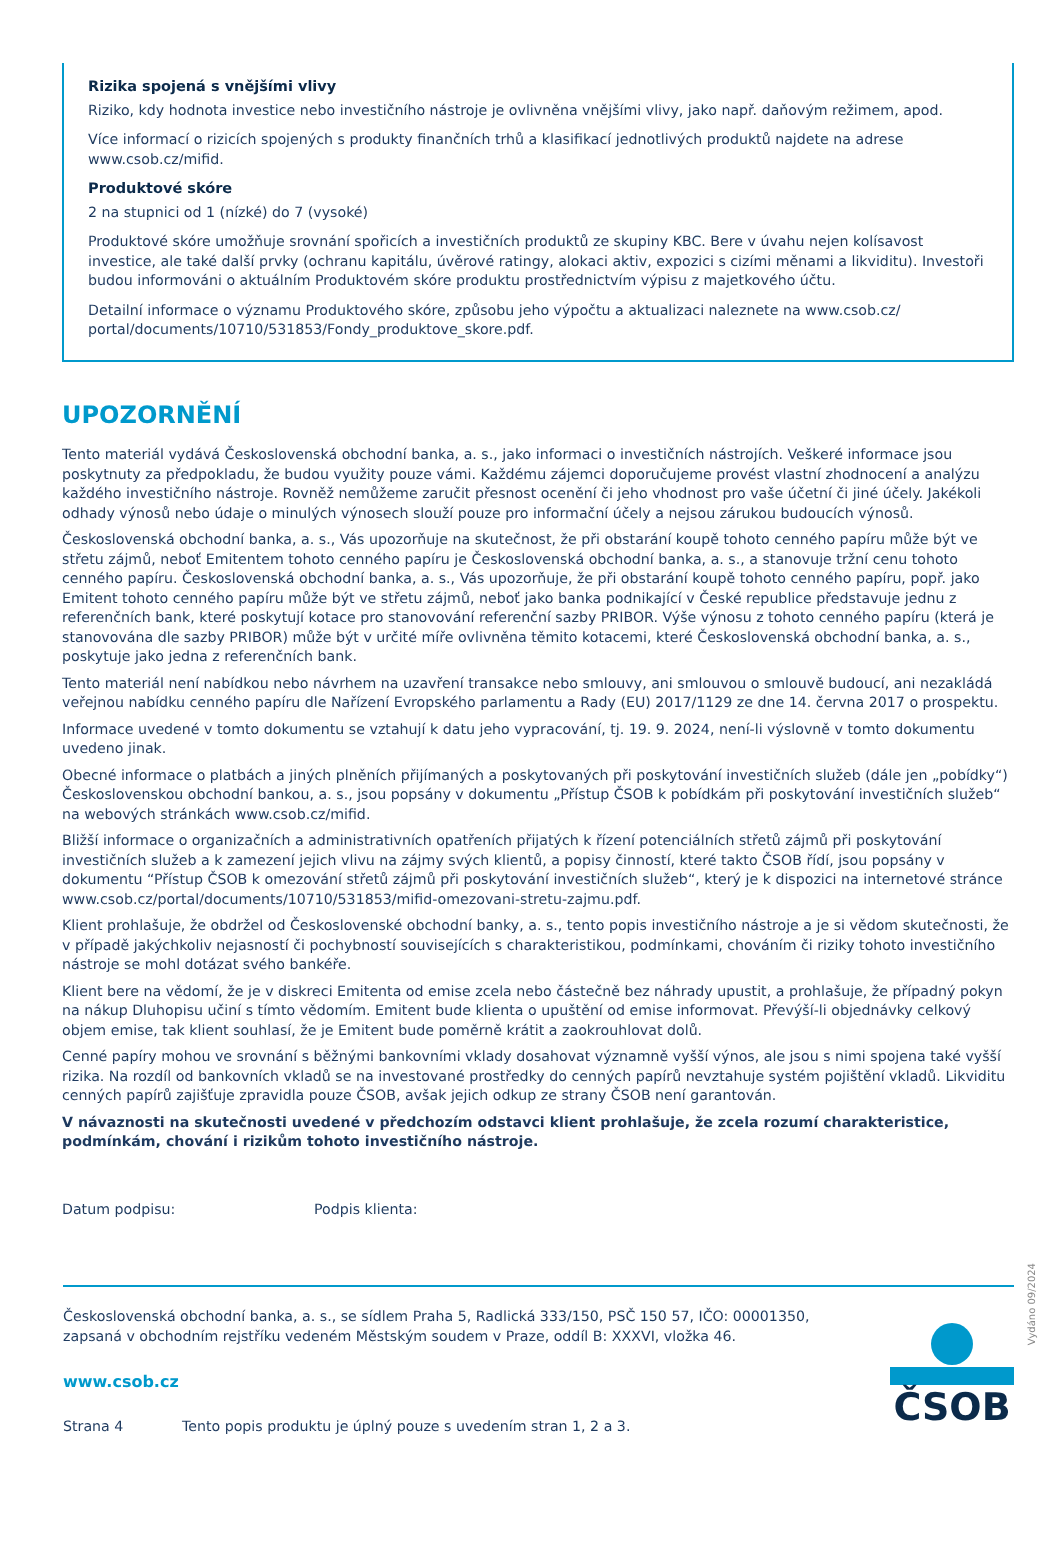Rizika spojená s vnějšími vlivy
Riziko, kdy hodnota investice nebo investičního nástroje je ovlivněna vnějšími vlivy, jako např. daňovým režimem, apod.
Více informací o rizicích spojených s produkty finančních trhů a klasifikací jednotlivých produktů najdete na adrese www.csob.cz/mifid.
Produktové skóre
2 na stupnici od 1 (nízké) do 7 (vysoké)
Produktové skóre umožňuje srovnání spořicích a investičních produktů ze skupiny KBC. Bere v úvahu nejen kolísavost investice, ale také další prvky (ochranu kapitálu, úvěrové ratingy, alokaci aktiv, expozici s cizími měnami a likviditu). Investoři budou informováni o aktuálním Produktovém skóre produktu prostřednictvím výpisu z majetkového účtu.
Detailní informace o významu Produktového skóre, způsobu jeho výpočtu a aktualizaci naleznete na www.csob.cz/ portal/documents/10710/531853/Fondy_produktove_skore.pdf.
UPOZORNĚNÍ
Tento materiál vydává Československá obchodní banka, a. s., jako informaci o investičních nástrojích. Veškeré informace jsou poskytnuty za předpokladu, že budou využity pouze vámi. Každému zájemci doporučujeme provést vlastní zhodnocení a analýzu každého investičního nástroje. Rovněž nemůžeme zaručit přesnost ocenění či jeho vhodnost pro vaše účetní či jiné účely. Jakékoli odhady výnosů nebo údaje o minulých výnosech slouží pouze pro informační účely a nejsou zárukou budoucích výnosů.
Československá obchodní banka, a. s., Vás upozorňuje na skutečnost, že při obstarání koupě tohoto cenného papíru může být ve střetu zájmů, neboť Emitentem tohoto cenného papíru je Československá obchodní banka, a. s., a stanovuje tržní cenu tohoto cenného papíru. Československá obchodní banka, a. s., Vás upozorňuje, že při obstarání koupě tohoto cenného papíru, popř. jako Emitent tohoto cenného papíru může být ve střetu zájmů, neboť jako banka podnikající v České republice představuje jednu z referenčních bank, které poskytují kotace pro stanovování referenční sazby PRIBOR. Výše výnosu z tohoto cenného papíru (která je stanovována dle sazby PRIBOR) může být v určité míře ovlivněna těmito kotacemi, které Československá obchodní banka, a. s., poskytuje jako jedna z referenčních bank.
Tento materiál není nabídkou nebo návrhem na uzavření transakce nebo smlouvy, ani smlouvou o smlouvě budoucí, ani nezakládá veřejnou nabídku cenného papíru dle Nařízení Evropského parlamentu a Rady (EU) 2017/1129 ze dne 14. června 2017 o prospektu.
Informace uvedené v tomto dokumentu se vztahují k datu jeho vypracování, tj. 19. 9. 2024, není-li výslovně v tomto dokumentu uvedeno jinak.
Obecné informace o platbách a jiných plněních přijímaných a poskytovaných při poskytování investičních služeb (dále jen „pobídky“) Československou obchodní bankou, a. s., jsou popsány v dokumentu „Přístup ČSOB k pobídkám při poskytování investičních služeb“ na webových stránkách www.csob.cz/mifid.
Bližší informace o organizačních a administrativních opatřeních přijatých k řízení potenciálních střetů zájmů při poskytování investičních služeb a k zamezení jejich vlivu na zájmy svých klientů, a popisy činností, které takto ČSOB řídí, jsou popsány v dokumentu “Přístup ČSOB k omezování střetů zájmů při poskytování investičních služeb“, který je k dispozici na internetové stránce www.csob.cz/portal/documents/10710/531853/mifid-omezovani-stretu-zajmu.pdf.
Klient prohlašuje, že obdržel od Československé obchodní banky, a. s., tento popis investičního nástroje a je si vědom skutečnosti, že v případě jakýchkoliv nejasností či pochybností souvisejících s charakteristikou, podmínkami, chováním či riziky tohoto investičního nástroje se mohl dotázat svého bankéře.
Klient bere na vědomí, že je v diskreci Emitenta od emise zcela nebo částečně bez náhrady upustit, a prohlašuje, že případný pokyn na nákup Dluhopisu učiní s tímto vědomím. Emitent bude klienta o upuštění od emise informovat. Převýší-li objednávky celkový objem emise, tak klient souhlasí, že je Emitent bude poměrně krátit a zaokrouhlovat dolů.
Cenné papíry mohou ve srovnání s běžnými bankovními vklady dosahovat významně vyšší výnos, ale jsou s nimi spojena také vyšší rizika. Na rozdíl od bankovních vkladů se na investované prostředky do cenných papírů nevztahuje systém pojištění vkladů. Likviditu cenných papírů zajišťuje zpravidla pouze ČSOB, avšak jejich odkup ze strany ČSOB není garantován.
V návaznosti na skutečnosti uvedené v předchozím odstavci klient prohlašuje, že zcela rozumí charakteristice, podmínkám, chování i rizikům tohoto investičního nástroje.
Datum podpisu: Podpis klienta:
Vydáno 09/2024
Československá obchodní banka, a. s., se sídlem Praha 5, Radlická 333/150, PSČ 150 57, IČO: 00001350,
zapsaná v obchodním rejstříku vedeném Městským soudem v Praze, oddíl B: XXXVI, vložka 46.
www.csob.cz
Strana 4 Tento popis produktu je úplný pouze s uvedením stran 1, 2 a 3.
ČSOB